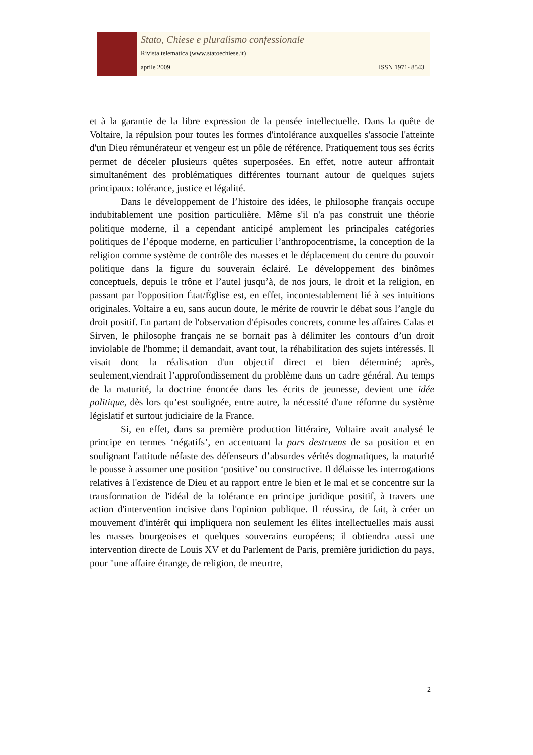Stato, Chiese e pluralismo confessionale
Rivista telematica (www.statoechiese.it)
aprile 2009 ISSN 1971- 8543
et à la garantie de la libre expression de la pensée intellectuelle. Dans la quête de Voltaire, la répulsion pour toutes les formes d'intolérance auxquelles s'associe l'atteinte d'un Dieu rémunérateur et vengeur est un pôle de référence. Pratiquement tous ses écrits permet de déceler plusieurs quêtes superposées. En effet, notre auteur affrontait simultanément des problématiques différentes tournant autour de quelques sujets principaux: tolérance, justice et légalité.
Dans le développement de l’histoire des idées, le philosophe français occupe indubitablement une position particulière. Même s'il n'a pas construit une théorie politique moderne, il a cependant anticipé amplement les principales catégories politiques de l’époque moderne, en particulier l’anthropocentrisme, la conception de la religion comme système de contrôle des masses et le déplacement du centre du pouvoir politique dans la figure du souverain éclairé. Le développement des binômes conceptuels, depuis le trône et l’autel jusqu’à, de nos jours, le droit et la religion, en passant par l'opposition État/Église est, en effet, incontestablement lié à ses intuitions originales. Voltaire a eu, sans aucun doute, le mérite de rouvrir le débat sous l’angle du droit positif. En partant de l'observation d'épisodes concrets, comme les affaires Calas et Sirven, le philosophe français ne se bornait pas à délimiter les contours d’un droit inviolable de l'homme; il demandait, avant tout, la réhabilitation des sujets intéressés. Il visait donc la réalisation d'un objectif direct et bien déterminé; après, seulement,viendrait l’approfondissement du problème dans un cadre général. Au temps de la maturité, la doctrine énoncée dans les écrits de jeunesse, devient une idée politique, dès lors qu’est soulignée, entre autre, la nécessité d'une réforme du système législatif et surtout judiciaire de la France.
Si, en effet, dans sa première production littéraire, Voltaire avait analysé le principe en termes ‘négatifs’, en accentuant la pars destruens de sa position et en soulignant l'attitude néfaste des défenseurs d’absurdes vérités dogmatiques, la maturité le pousse à assumer une position ‘positive’ ou constructive. Il délaisse les interrogations relatives à l'existence de Dieu et au rapport entre le bien et le mal et se concentre sur la transformation de l'idéal de la tolérance en principe juridique positif, à travers une action d'intervention incisive dans l'opinion publique. Il réussira, de fait, à créer un mouvement d'intérêt qui impliquera non seulement les élites intellectuelles mais aussi les masses bourgeoises et quelques souverains européens; il obtiendra aussi une intervention directe de Louis XV et du Parlement de Paris, première juridiction du pays, pour "une affaire étrange, de religion, de meurtre,
2